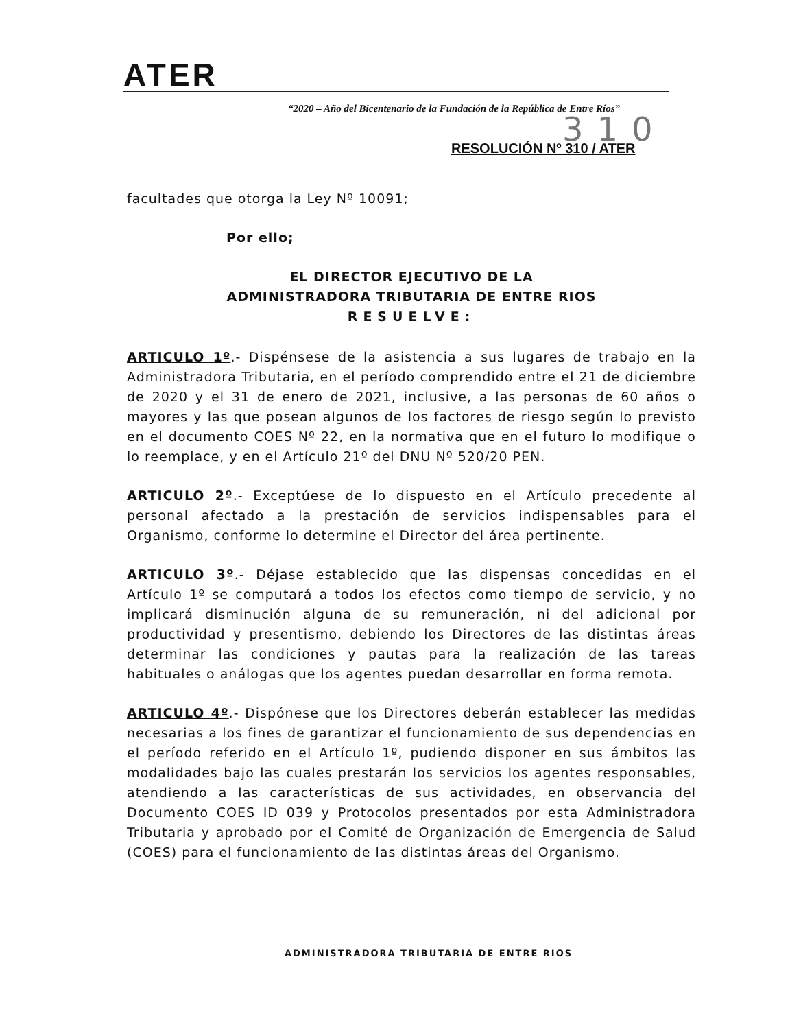ATER
“2020 – Año del Bicentenario de la Fundación de la República de Entre Ríos”
310
RESOLUCIÓN Nº 310 / ATER
facultades que otorga la Ley Nº 10091;
Por ello;
EL DIRECTOR EJECUTIVO DE LA
ADMINISTRADORA TRIBUTARIA DE ENTRE RIOS
RESUELVE:
ARTICULO 1º.- Dispénsese de la asistencia a sus lugares de trabajo en la Administradora Tributaria, en el período comprendido entre el 21 de diciembre de 2020 y el 31 de enero de 2021, inclusive, a las personas de 60 años o mayores y las que posean algunos de los factores de riesgo según lo previsto en el documento COES Nº 22, en la normativa que en el futuro lo modifique o lo reemplace, y en el Artículo 21º del DNU Nº 520/20 PEN.
ARTICULO 2º.- Exceptúese de lo dispuesto en el Artículo precedente al personal afectado a la prestación de servicios indispensables para el Organismo, conforme lo determine el Director del área pertinente.
ARTICULO 3º.- Déjase establecido que las dispensas concedidas en el Artículo 1º se computará a todos los efectos como tiempo de servicio, y no implicará disminución alguna de su remuneración, ni del adicional por productividad y presentismo, debiendo los Directores de las distintas áreas determinar las condiciones y pautas para la realización de las tareas habituales o análogas que los agentes puedan desarrollar en forma remota.
ARTICULO 4º.- Dispónese que los Directores deberán establecer las medidas necesarias a los fines de garantizar el funcionamiento de sus dependencias en el período referido en el Artículo 1º, pudiendo disponer en sus ámbitos las modalidades bajo las cuales prestarán los servicios los agentes responsables, atendiendo a las características de sus actividades, en observancia del Documento COES ID 039 y Protocolos presentados por esta Administradora Tributaria y aprobado por el Comité de Organización de Emergencia de Salud (COES) para el funcionamiento de las distintas áreas del Organismo.
ADMINISTRADORA TRIBUTARIA DE ENTRE RIOS